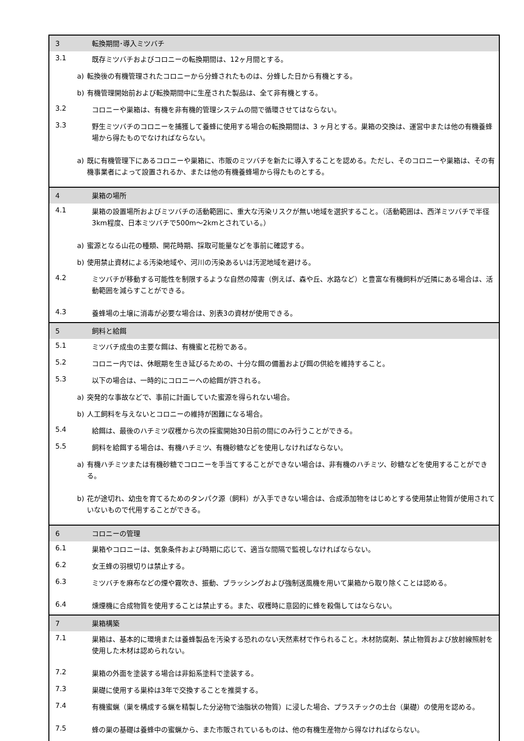3
転換期間･導入ミツバチ
3.1
既存ミツバチおよびコロニーの転換期間は、12ヶ月間とする。
a) 転換後の有機管理されたコロニーから分蜂されたものは、分蜂した日から有機とする。
b) 有機管理開始前および転換期間中に生産された製品は、全て非有機とする。
3.2
コロニーや巣箱は、有機を非有機的管理システムの間で循環させてはならない。
3.3
野生ミツバチのコロニーを捕獲して養蜂に使用する場合の転換期間は、3 ヶ月とする。巣箱の交換は、運営中または他の有機養蜂場から得たものでなければならない。
a) 既に有機管理下にあるコロニーや巣箱に、市販のミツバチを新たに導入することを認める。ただし、そのコロニーや巣箱は、その有機事業者によって設置されるか、または他の有機養蜂場から得たものとする。
4
巣箱の場所
4.1
巣箱の設置場所およびミツバチの活動範囲に、重大な汚染リスクが無い地域を選択すること。（活動範囲は、西洋ミツバチで半径3km程度、日本ミツバチで500m～2kmとされている。）
a) 蜜源となる山花の種類、開花時期、採取可能量などを事前に確認する。
b) 使用禁止資材による汚染地域や、河川の汚染あるいは汚泥地域を避ける。
4.2
ミツバチが移動する可能性を制限するような自然の障害（例えば、森や丘、水路など）と豊富な有機飼料が近隣にある場合は、活動範囲を減らすことができる。
4.3
養蜂場の土壌に消毒が必要な場合は、別表3の資材が使用できる。
5
飼料と給餌
5.1
ミツバチ成虫の主要な餌は、有機蜜と花粉である。
5.2
コロニー内では、休眠期を生き延びるための、十分な餌の備蓄および餌の供給を維持すること。
5.3
以下の場合は、一時的にコロニーへの給餌が許される。
a) 突発的な事故などで、事前に計画していた蜜源を得られない場合。
b) 人工飼料を与えないとコロニーの維持が困難になる場合。
5.4
給餌は、最後のハチミツ収穫から次の採蜜開始30日前の間にのみ行うことができる。
5.5
飼料を給餌する場合は、有機ハチミツ、有機砂糖などを使用しなければならない。
a) 有機ハチミツまたは有機砂糖でコロニーを手当てすることができない場合は、非有機のハチミツ、砂糖などを使用することができる。
b) 花が途切れ、幼虫を育てるためのタンパク源（飼料）が入手できない場合は、合成添加物をはじめとする使用禁止物質が使用されていないもので代用することができる。
6
コロニーの管理
6.1
巣箱やコロニーは、気象条件および時期に応じて、適当な間隔で監視しなければならない。
6.2
女王蜂の羽根切りは禁止する。
6.3
ミツバチを麻布などの煙や霧吹き、振動、ブラッシングおよび強制送風機を用いて巣箱から取り除くことは認める。
6.4
燻煙機に合成物質を使用することは禁止する。また、収穫時に意図的に蜂を殺傷してはならない。
7
巣箱構築
7.1
巣箱は、基本的に環境または養蜂製品を汚染する恐れのない天然素材で作られること。木材防腐剤、禁止物質および放射線照射を使用した木材は認められない。
7.2
巣箱の外面を塗装する場合は非鉛系塗料で塗装する。
7.3
巣礎に使用する巣枠は3年で交換することを推奨する。
7.4
有機蜜蝋（巣を構成する蝋を精製した分泌物で油脂状の物質）に浸した場合、プラスチックの土台（巣礎）の使用を認める。
7.5
蜂の巣の基礎は養蜂中の蜜蝋から、また市販されているものは、他の有機生産物から得なければならない。